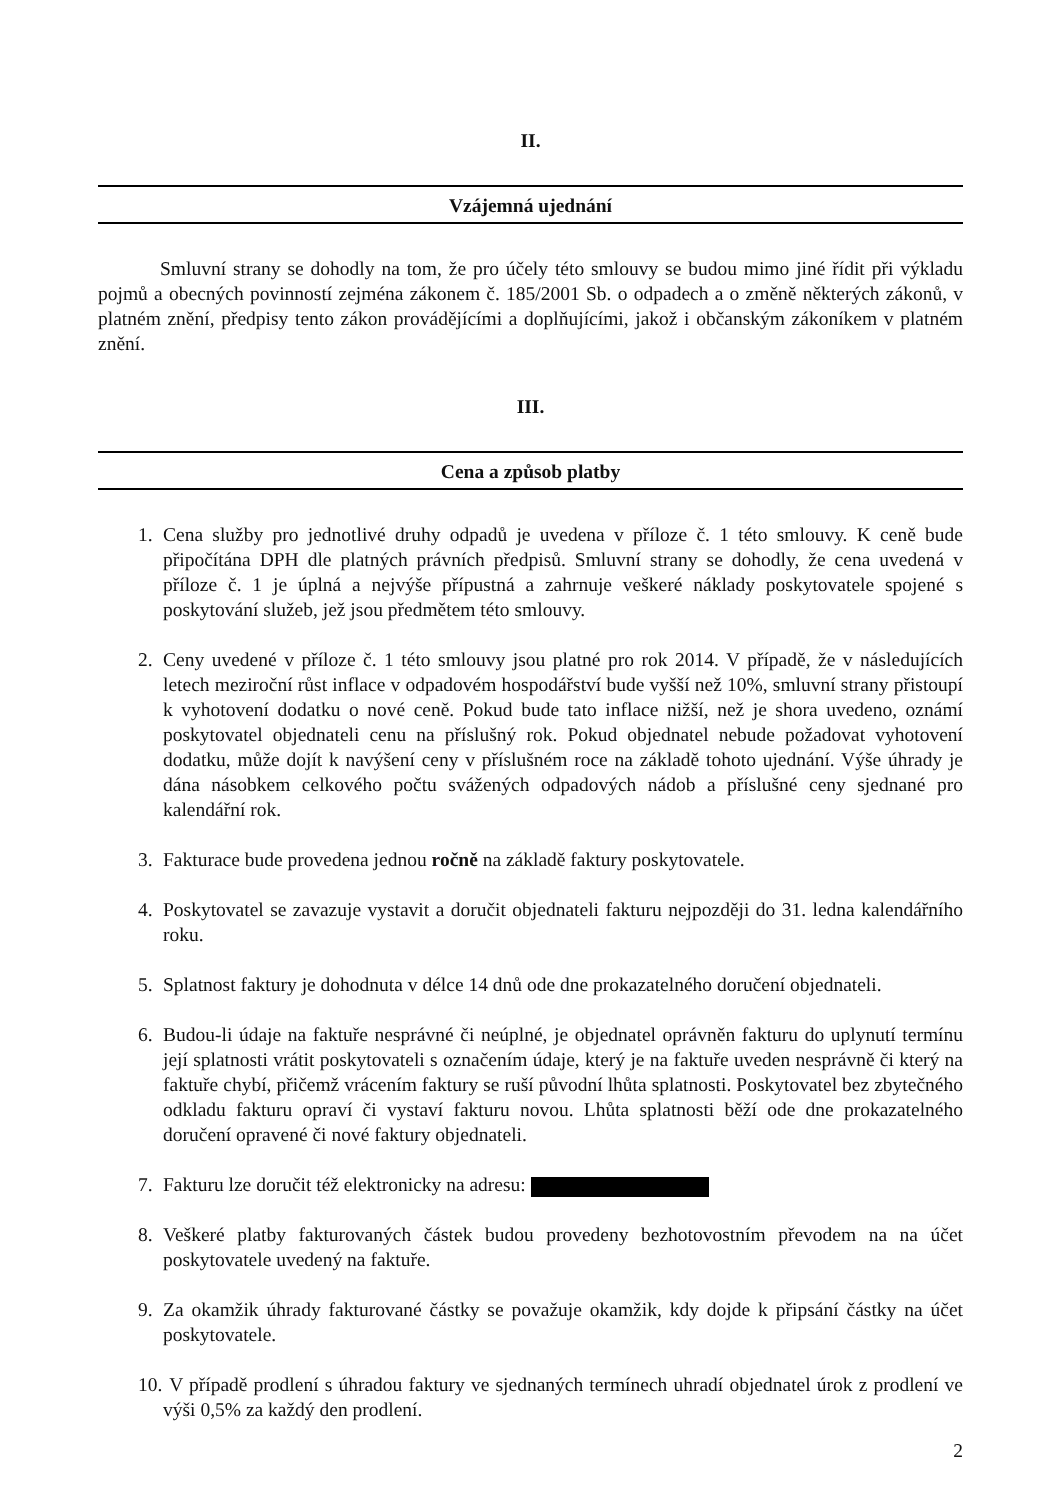II.
Vzájemná ujednání
Smluvní strany se dohodly na tom, že pro účely této smlouvy se budou mimo jiné řídit při výkladu pojmů a obecných povinností zejména zákonem č. 185/2001 Sb. o odpadech a o změně některých zákonů, v platném znění, předpisy tento zákon provádějícími a doplňujícími, jakož i občanským zákoníkem v platném znění.
III.
Cena a způsob platby
1. Cena služby pro jednotlivé druhy odpadů je uvedena v příloze č. 1 této smlouvy. K ceně bude připočítána DPH dle platných právních předpisů. Smluvní strany se dohodly, že cena uvedená v příloze č. 1 je úplná a nejvýše přípustná a zahrnuje veškeré náklady poskytovatele spojené s poskytování služeb, jež jsou předmětem této smlouvy.
2. Ceny uvedené v příloze č. 1 této smlouvy jsou platné pro rok 2014. V případě, že v následujících letech meziroční růst inflace v odpadovém hospodářství bude vyšší než 10%, smluvní strany přistoupí k vyhotovení dodatku o nové ceně. Pokud bude tato inflace nižší, než je shora uvedeno, oznámí poskytovatel objednateli cenu na příslušný rok. Pokud objednatel nebude požadovat vyhotovení dodatku, může dojít k navýšení ceny v příslušném roce na základě tohoto ujednání. Výše úhrady je dána násobkem celkového počtu svážených odpadových nádob a příslušné ceny sjednané pro kalendářní rok.
3. Fakturace bude provedena jednou ročně na základě faktury poskytovatele.
4. Poskytovatel se zavazuje vystavit a doručit objednateli fakturu nejpozději do 31. ledna kalendářního roku.
5. Splatnost faktury je dohodnuta v délce 14 dnů ode dne prokazatelného doručení objednateli.
6. Budou-li údaje na faktuře nesprávné či neúplné, je objednatel oprávněn fakturu do uplynutí termínu její splatnosti vrátit poskytovateli s označením údaje, který je na faktuře uveden nesprávně či který na faktuře chybí, přičemž vrácením faktury se ruší původní lhůta splatnosti. Poskytovatel bez zbytečného odkladu fakturu opraví či vystaví fakturu novou. Lhůta splatnosti běží ode dne prokazatelného doručení opravené či nové faktury objednateli.
7. Fakturu lze doručit též elektronicky na adresu:
8. Veškeré platby fakturovaných částek budou provedeny bezhotovostním převodem na na účet poskytovatele uvedený na faktuře.
9. Za okamžik úhrady fakturované částky se považuje okamžik, kdy dojde k připsání částky na účet poskytovatele.
10. V případě prodlení s úhradou faktury ve sjednaných termínech uhradí objednatel úrok z prodlení ve výši 0,5% za každý den prodlení.
2